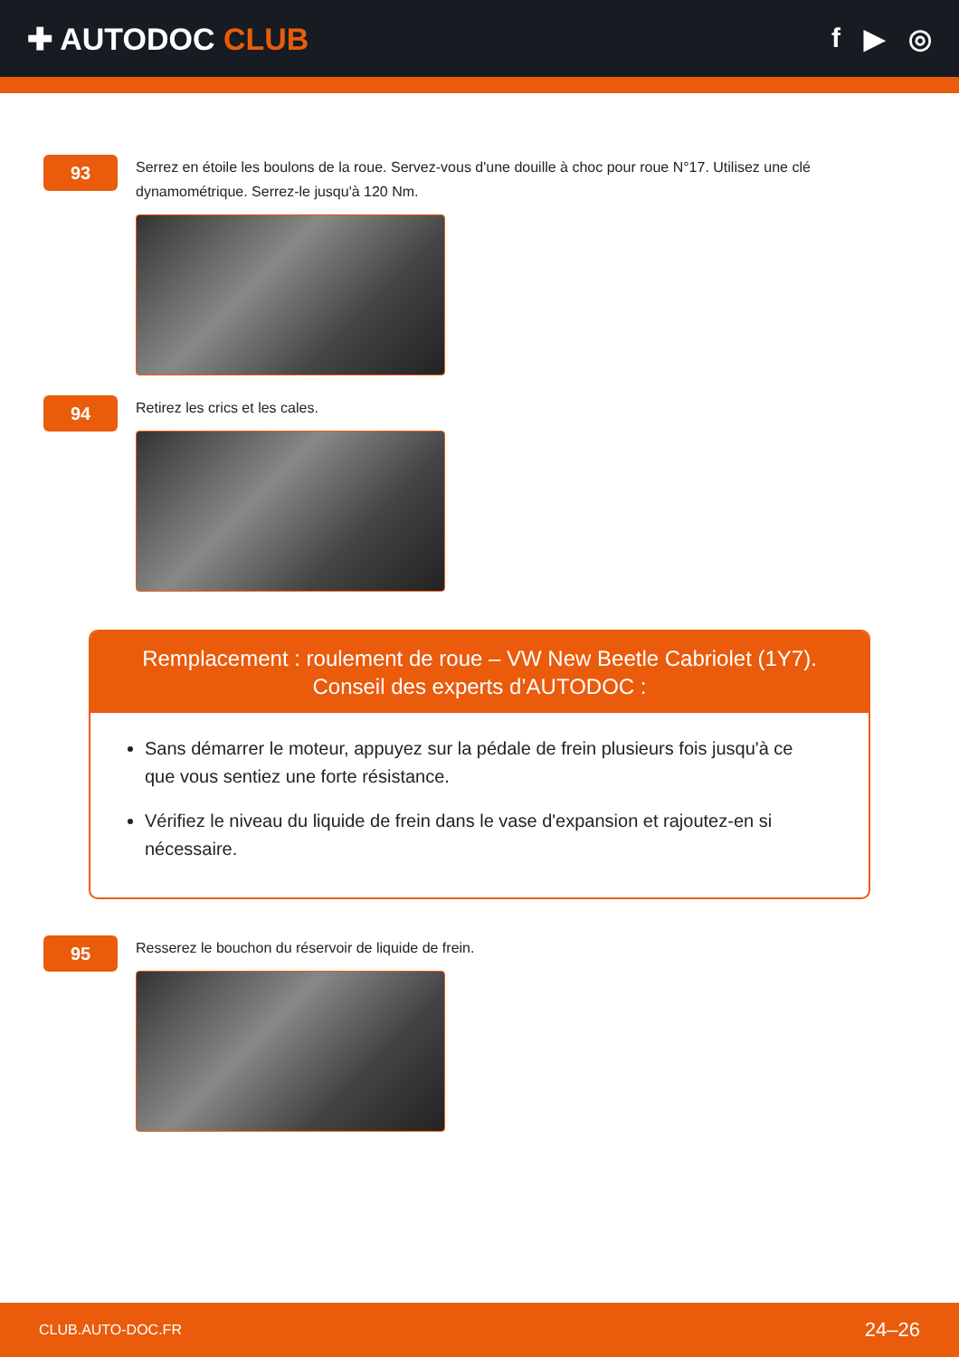✚ AUTODOC CLUB f ▶ ◎
93
Serrez en étoile les boulons de la roue. Servez-vous d'une douille à choc pour roue N°17. Utilisez une clé dynamométrique. Serrez-le jusqu'à 120 Nm.
94
Retirez les crics et les cales.
Remplacement : roulement de roue – VW New Beetle Cabriolet (1Y7). Conseil des experts d’AUTODOC :
Sans démarrer le moteur, appuyez sur la pédale de frein plusieurs fois jusqu'à ce que vous sentiez une forte résistance.
Vérifiez le niveau du liquide de frein dans le vase d'expansion et rajoutez-en si nécessaire.
95
Resserez le bouchon du réservoir de liquide de frein.
CLUB.AUTO-DOC.FR 24–26